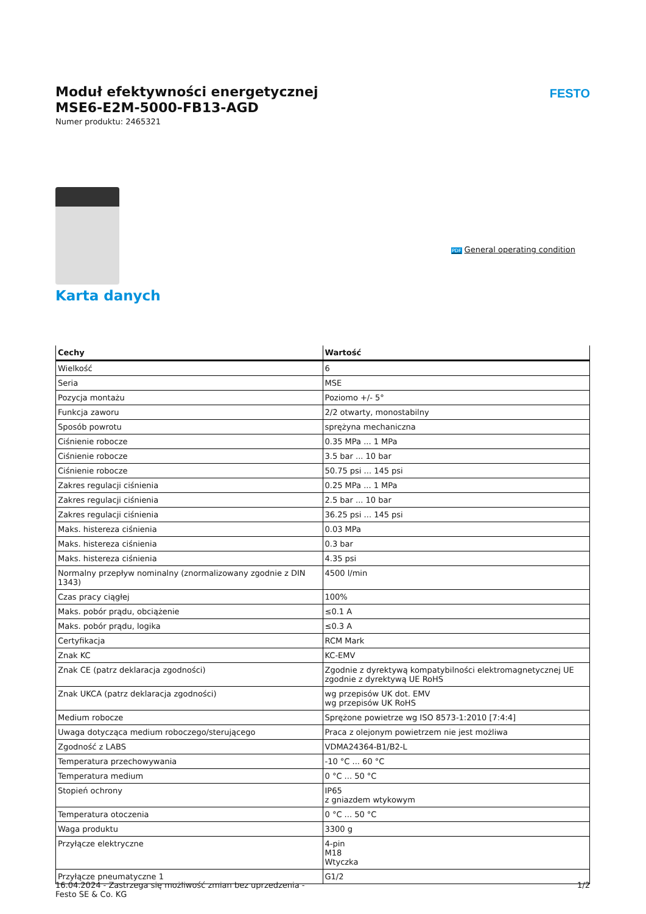Moduł efektywności energetycznej
MSE6-E2M-5000-FB13-AGD
Numer produktu: 2465321
FESTO
PDF General operating condition
Karta danych
| Cechy | Wartość |
| --- | --- |
| Wielkość | 6 |
| Seria | MSE |
| Pozycja montażu | Poziomo +/- 5° |
| Funkcja zaworu | 2/2 otwarty, monostabilny |
| Sposób powrotu | sprężyna mechaniczna |
| Ciśnienie robocze | 0.35 MPa ... 1 MPa |
| Ciśnienie robocze | 3.5 bar ... 10 bar |
| Ciśnienie robocze | 50.75 psi ... 145 psi |
| Zakres regulacji ciśnienia | 0.25 MPa ... 1 MPa |
| Zakres regulacji ciśnienia | 2.5 bar ... 10 bar |
| Zakres regulacji ciśnienia | 36.25 psi ... 145 psi |
| Maks. histereza ciśnienia | 0.03 MPa |
| Maks. histereza ciśnienia | 0.3 bar |
| Maks. histereza ciśnienia | 4.35 psi |
| Normalny przepływ nominalny (znormalizowany zgodnie z DIN 1343) | 4500 l/min |
| Czas pracy ciągłej | 100% |
| Maks. pobór prądu, obciążenie | ≤0.1 A |
| Maks. pobór prądu, logika | ≤0.3 A |
| Certyfikacja | RCM Mark |
| Znak KC | KC-EMV |
| Znak CE (patrz deklaracja zgodności) | Zgodnie z dyrektywą kompatybilności elektromagnetycznej UE zgodnie z dyrektywą UE RoHS |
| Znak UKCA (patrz deklaracja zgodności) | wg przepisów UK dot. EMV wg przepisów UK RoHS |
| Medium robocze | Sprężone powietrze wg ISO 8573-1:2010 [7:4:4] |
| Uwaga dotycząca medium roboczego/sterującego | Praca z olejonym powietrzem nie jest możliwa |
| Zgodność z LABS | VDMA24364-B1/B2-L |
| Temperatura przechowywania | -10 °C ... 60 °C |
| Temperatura medium | 0 °C ... 50 °C |
| Stopień ochrony | IP65 z gniazdem wtykowym |
| Temperatura otoczenia | 0 °C ... 50 °C |
| Waga produktu | 3300 g |
| Przyłącze elektryczne | 4-pin M18 Wtyczka |
| Przyłącze pneumatyczne 1 | G1/2 |
16.04.2024 - Zastrzega się możliwość zmian bez uprzedzenia - Festo SE & Co. KG
1/2